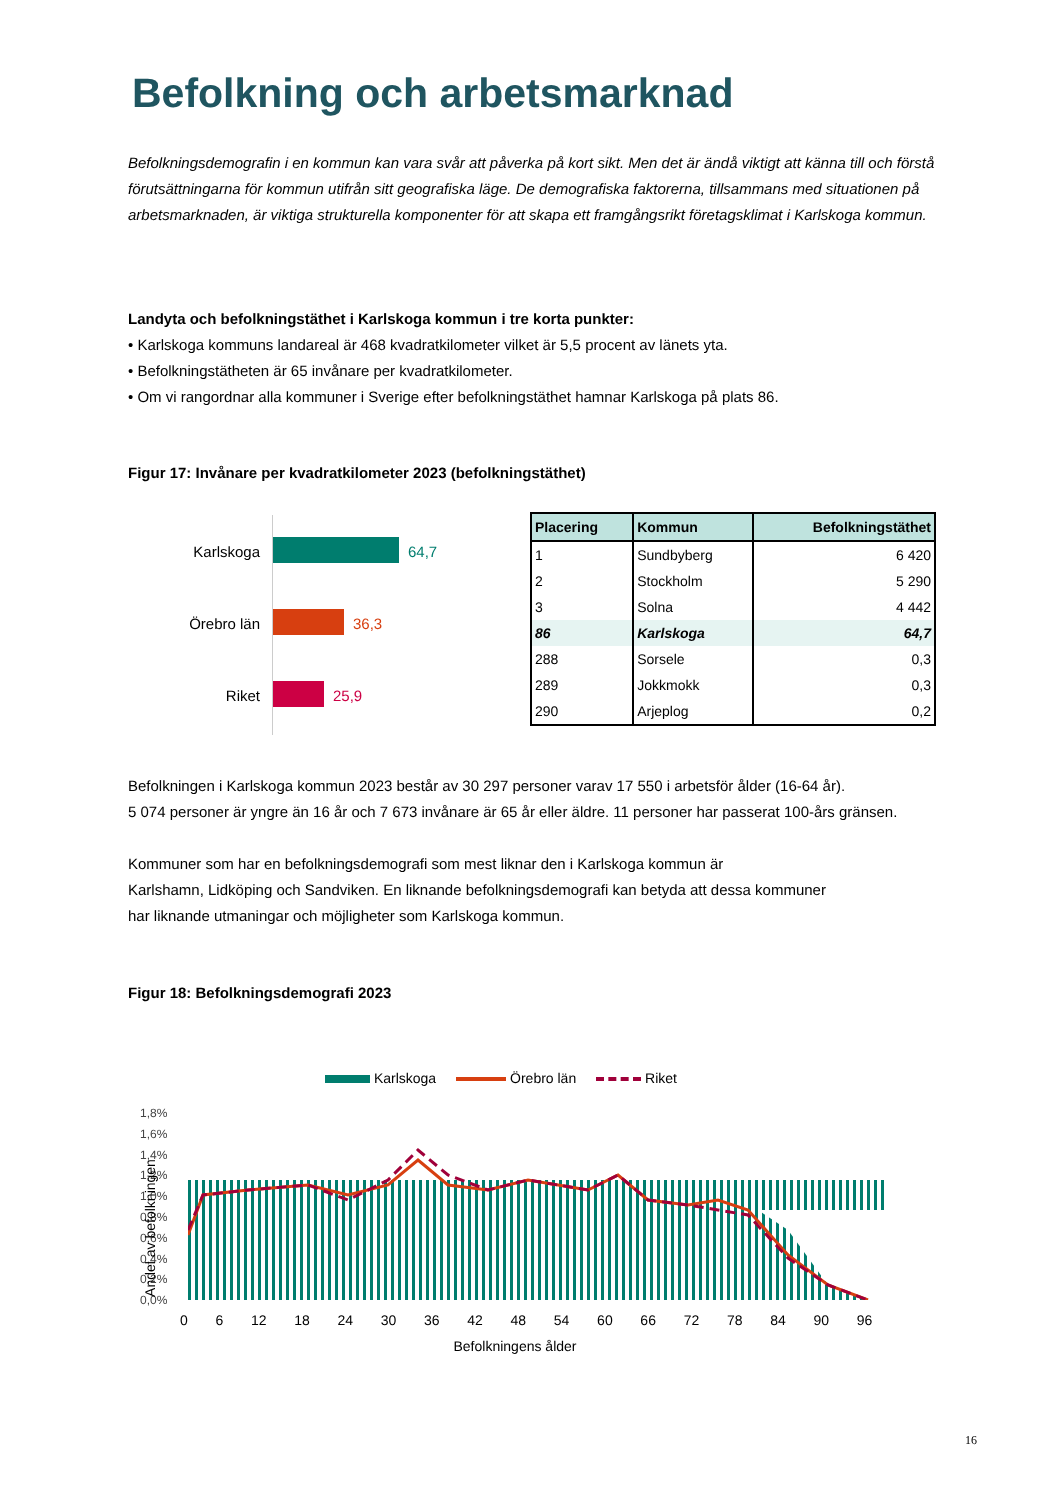Befolkning och arbetsmarknad
Befolkningsdemografin i en kommun kan vara svår att påverka på kort sikt. Men det är ändå viktigt att känna till och förstå förutsättningarna för kommun utifrån sitt geografiska läge. De demografiska faktorerna, tillsammans med situationen på arbetsmarknaden, är viktiga strukturella komponenter för att skapa ett framgångsrikt företagsklimat i Karlskoga kommun.
Landyta och befolkningstäthet i Karlskoga kommun i tre korta punkter:
• Karlskoga kommuns landareal är 468 kvadratkilometer vilket är 5,5 procent av länets yta.
• Befolkningstätheten är 65 invånare per kvadratkilometer.
• Om vi rangordnar alla kommuner i Sverige efter befolkningstäthet hamnar Karlskoga på plats 86.
Figur 17: Invånare per kvadratkilometer 2023 (befolkningstäthet)
Karlskoga 64,7
Örebro län 36,3
Riket 25,9
| Placering | Kommun | Befolkningstäthet |
| --- | --- | --- |
| 1 | Sundbyberg | 6 420 |
| 2 | Stockholm | 5 290 |
| 3 | Solna | 4 442 |
| 86 | Karlskoga | 64,7 |
| 288 | Sorsele | 0,3 |
| 289 | Jokkmokk | 0,3 |
| 290 | Arjeplog | 0,2 |
Befolkningen i Karlskoga kommun 2023 består av 30 297 personer varav 17 550 i arbetsför ålder (16-64 år).
5 074 personer är yngre än 16 år och 7 673 invånare är 65 år eller äldre. 11 personer har passerat 100-års gränsen.
Kommuner som har en befolkningsdemografi som mest liknar den i Karlskoga kommun är
Karlshamn, Lidköping och Sandviken. En liknande befolkningsdemografi kan betyda att dessa kommuner
har liknande utmaningar och möjligheter som Karlskoga kommun.
Figur 18: Befolkningsdemografi 2023
Karlskoga Örebro län Riket
1,8%
1,6%
1,4%
1,2%
1,0%
0,8%
0,6%
0,4%
0,2%
0,0%
Andel av befolkningen
0 6 12 18 24 30 36 42 48 54 60 66 72 78 84 90 96
Befolkningens ålder
16